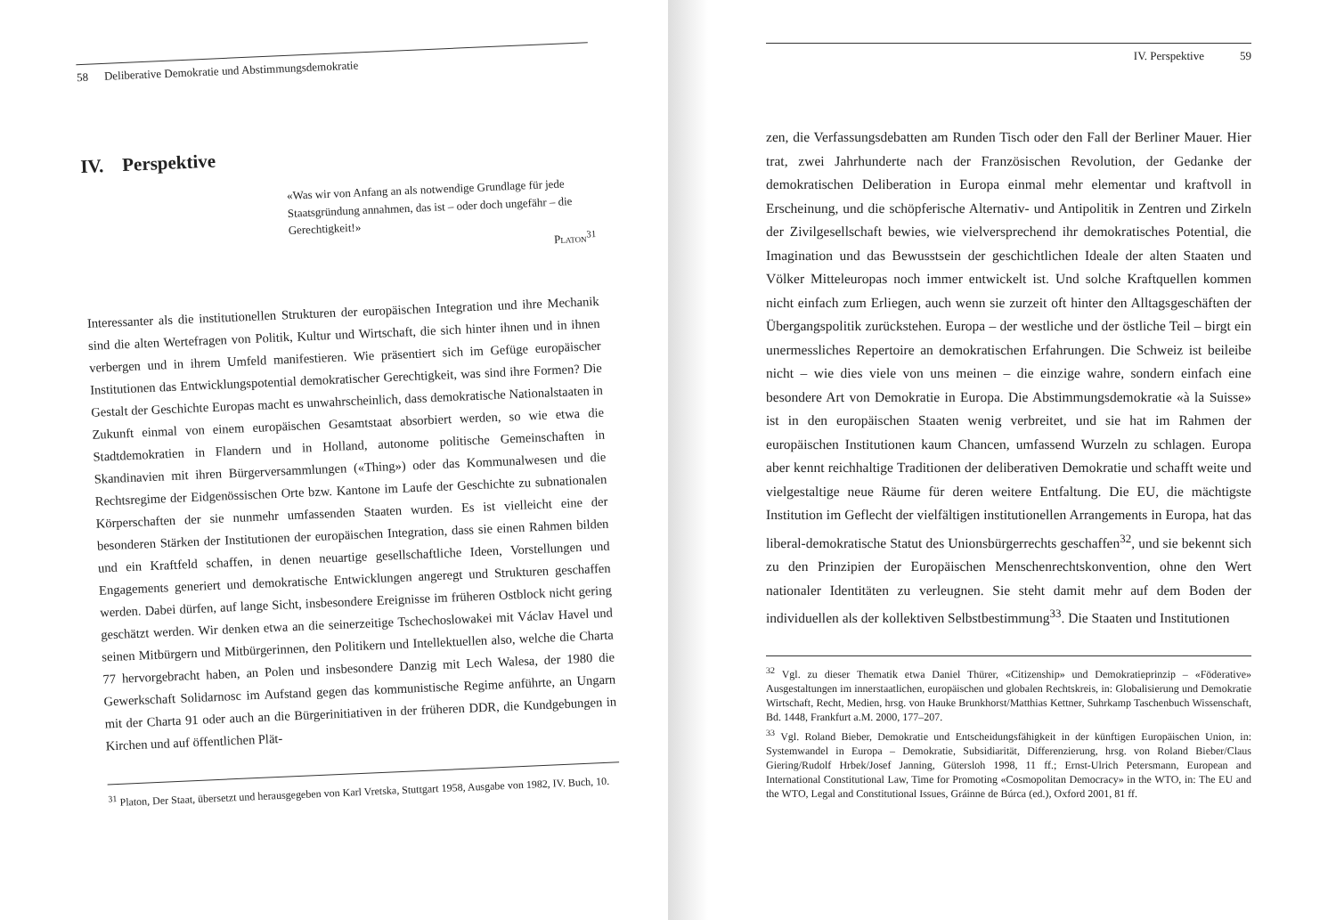58 Deliberative Demokratie und Abstimmungsdemokratie
IV. Perspektive
«Was wir von Anfang an als notwendige Grundlage für jede Staatsgründung annahmen, das ist – oder doch ungefähr – die Gerechtigkeit!»
Platon<sup>31</sup>
Interessanter als die institutionellen Strukturen der europäischen Integration und ihre Mechanik sind die alten Wertefragen von Politik, Kultur und Wirtschaft, die sich hinter ihnen und in ihnen verbergen und in ihrem Umfeld manifestieren. Wie präsentiert sich im Gefüge europäischer Institutionen das Entwicklungspotential demokratischer Gerechtigkeit, was sind ihre Formen? Die Gestalt der Geschichte Europas macht es unwahrscheinlich, dass demokratische Nationalstaaten in Zukunft einmal von einem europäischen Gesamtstaat absorbiert werden, so wie etwa die Stadtdemokratien in Flandern und in Holland, autonome politische Gemeinschaften in Skandinavien mit ihren Bürgerversammlungen («Thing») oder das Kommunalwesen und die Rechtsregime der Eidgenössischen Orte bzw. Kantone im Laufe der Geschichte zu subnationalen Körperschaften der sie nunmehr umfassenden Staaten wurden. Es ist vielleicht eine der besonderen Stärken der Institutionen der europäischen Integration, dass sie einen Rahmen bilden und ein Kraftfeld schaffen, in denen neuartige gesellschaftliche Ideen, Vorstellungen und Engagements generiert und demokratische Entwicklungen angeregt und Strukturen geschaffen werden. Dabei dürfen, auf lange Sicht, insbesondere Ereignisse im früheren Ostblock nicht gering geschätzt werden. Wir denken etwa an die seinerzeitige Tschechoslowakei mit Václav Havel und seinen Mitbürgern und Mitbürgerinnen, den Politikern und Intellektuellen also, welche die Charta 77 hervorgebracht haben, an Polen und insbesondere Danzig mit Lech Walesa, der 1980 die Gewerkschaft Solidarnosc im Aufstand gegen das kommunistische Regime anführte, an Ungarn mit der Charta 91 oder auch an die Bürgerinitiativen in der früheren DDR, die Kundgebungen in Kirchen und auf öffentlichen Plät-
<sup>31</sup> Platon, Der Staat, übersetzt und herausgegeben von Karl Vretska, Stuttgart 1958, Ausgabe von 1982, IV. Buch, 10.
IV. Perspektive 59
zen, die Verfassungsdebatten am Runden Tisch oder den Fall der Berliner Mauer. Hier trat, zwei Jahrhunderte nach der Französischen Revolution, der Gedanke der demokratischen Deliberation in Europa einmal mehr elementar und kraftvoll in Erscheinung, und die schöpferische Alternativ- und Antipolitik in Zentren und Zirkeln der Zivilgesellschaft bewies, wie vielversprechend ihr demokratisches Potential, die Imagination und das Bewusstsein der geschichtlichen Ideale der alten Staaten und Völker Mitteleuropas noch immer entwickelt ist. Und solche Kraftquellen kommen nicht einfach zum Erliegen, auch wenn sie zurzeit oft hinter den Alltagsgeschäften der Übergangspolitik zurückstehen. Europa – der westliche und der östliche Teil – birgt ein unermessliches Repertoire an demokratischen Erfahrungen. Die Schweiz ist beileibe nicht – wie dies viele von uns meinen – die einzige wahre, sondern einfach eine besondere Art von Demokratie in Europa. Die Abstimmungsdemokratie «à la Suisse» ist in den europäischen Staaten wenig verbreitet, und sie hat im Rahmen der europäischen Institutionen kaum Chancen, umfassend Wurzeln zu schlagen. Europa aber kennt reichhaltige Traditionen der deliberativen Demokratie und schafft weite und vielgestaltige neue Räume für deren weitere Entfaltung. Die EU, die mächtigste Institution im Geflecht der vielfältigen institutionellen Arrangements in Europa, hat das liberal-demokratische Statut des Unionsbürgerrechts geschaffen<sup>32</sup>, und sie bekennt sich zu den Prinzipien der Europäischen Menschenrechtskonvention, ohne den Wert nationaler Identitäten zu verleugnen. Sie steht damit mehr auf dem Boden der individuellen als der kollektiven Selbstbestimmung<sup>33</sup>. Die Staaten und Institutionen
<sup>32</sup> Vgl. zu dieser Thematik etwa Daniel Thürer, «Citizenship» und Demokratieprinzip – «Föderative» Ausgestaltungen im innerstaatlichen, europäischen und globalen Rechtskreis, in: Globalisierung und Demokratie Wirtschaft, Recht, Medien, hrsg. von Hauke Brunkhorst/Matthias Kettner, Suhrkamp Taschenbuch Wissenschaft, Bd. 1448, Frankfurt a.M. 2000, 177–207.
<sup>33</sup> Vgl. Roland Bieber, Demokratie und Entscheidungsfähigkeit in der künftigen Europäischen Union, in: Systemwandel in Europa – Demokratie, Subsidiarität, Differenzierung, hrsg. von Roland Bieber/Claus Giering/Rudolf Hrbek/Josef Janning, Gütersloh 1998, 11 ff.; Ernst-Ulrich Petersmann, European and International Constitutional Law, Time for Promoting «Cosmopolitan Democracy» in the WTO, in: The EU and the WTO, Legal and Constitutional Issues, Gráinne de Búrca (ed.), Oxford 2001, 81 ff.